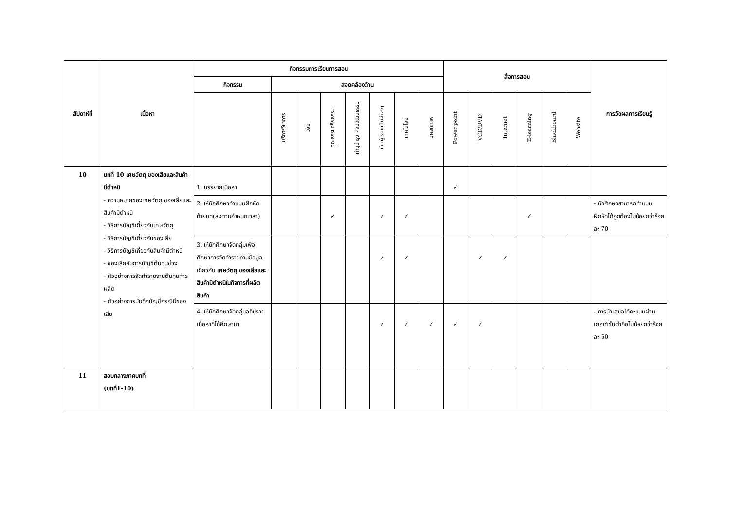| สัปดาห์ที่ | เนื้อหา | กิจกรรมการเรียนการสอน | | | | | | | | สื่อการสอน | | | | | | การวัดผลการเรียนรู้ |
| --- | --- | --- | --- | --- | --- | --- | --- | --- | --- | --- | --- | --- | --- | --- | --- | --- |
| | | กิจกรรม | สอดคล้องด้าน | | | | | | | | | | | | | |
| | | | บริการวิชาการ | วิจัย | คุณธรรมจริยธรรม | ทำนุบำรุง ศิลปวัฒนธรรม | เน้นผู้เรียนเป็นสำคัญ | เทคโนโลยี | บุคลิกภาพ | Power point | VCD/DVD | Internet | E-learning | Blackboard | Website | |
| 10 | บทที่ 10 เศษวัตถุ ของเสียและสินค้ามีตำหนิ - ความหมายของเศษวัตถุ ของเสียและสินค้ามีตำหนิ - วิธีการบัญชีเกี่ยวกับเศษวัตถุ - วิธีการบัญชีเกี่ยวกับของเสีย - วิธีการบัญชีเกี่ยวกับสินค้ามีตำหนิ - ของเสียกับการบัญชีต้นทุนช่วง - ตัวอย่างการจัดทำรายงานต้นทุนการผลิต - ตัวอย่างการบันทึกบัญชีกรณีมีของเสีย | 1. บรรยายเนื้อหา | | | | | | | | ✓ | | | | | | |
| | | 2. ให้นักศึกษาทำแบบฝึกหัดท้ายบท(ส่งตามกำหนดเวลา) | | | ✓ | | ✓ | ✓ | | | | | ✓ | | | - นักศึกษาสามารถทำแบบฝึกหัดได้ถูกต้องไม่น้อยกว่าร้อยละ 70 |
| | | 3. ให้นักศึกษาจัดกลุ่มเพื่อศึกษาการจัดทำรายงานข้อมูลเกี่ยวกับ เศษวัตถุ ของเสียและสินค้ามีตำหนิในกิจการที่ผลิตสินค้า | | | | | ✓ | ✓ | | | ✓ | ✓ | | | | |
| | | 4. ให้นักศึกษาจัดกลุ่มอภิปรายเนื้อหาที่ได้ศึกษามา | | | | | ✓ | ✓ | ✓ | ✓ | ✓ | | | | | - การนำเสนอได้คะแนนผ่านเกณฑ์ขั้นต่ำคือไม่น้อยกว่าร้อยละ 50 |
| 11 | สอบกลางภาคบทที่ (บทที่1-10) | | | | | | | | | | | | | | | |